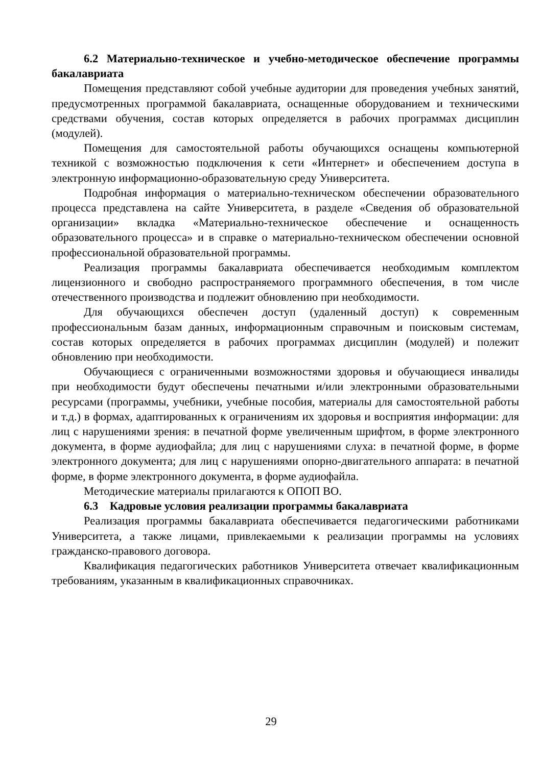6.2 Материально-техническое и учебно-методическое обеспечение программы бакалавриата
Помещения представляют собой учебные аудитории для проведения учебных занятий, предусмотренных программой бакалавриата, оснащенные оборудованием и техническими средствами обучения, состав которых определяется в рабочих программах дисциплин (модулей).
Помещения для самостоятельной работы обучающихся оснащены компьютерной техникой с возможностью подключения к сети «Интернет» и обеспечением доступа в электронную информационно-образовательную среду Университета.
Подробная информация о материально-техническом обеспечении образовательного процесса представлена на сайте Университета, в разделе «Сведения об образовательной организации» вкладка «Материально-техническое обеспечение и оснащенность образовательного процесса» и в справке о материально-техническом обеспечении основной профессиональной образовательной программы.
Реализация программы бакалавриата обеспечивается необходимым комплектом лицензионного и свободно распространяемого программного обеспечения, в том числе отечественного производства и подлежит обновлению при необходимости.
Для обучающихся обеспечен доступ (удаленный доступ) к современным профессиональным базам данных, информационным справочным и поисковым системам, состав которых определяется в рабочих программах дисциплин (модулей) и полежит обновлению при необходимости.
Обучающиеся с ограниченными возможностями здоровья и обучающиеся инвалиды при необходимости будут обеспечены печатными и/или электронными образовательными ресурсами (программы, учебники, учебные пособия, материалы для самостоятельной работы и т.д.) в формах, адаптированных к ограничениям их здоровья и восприятия информации: для лиц с нарушениями зрения: в печатной форме увеличенным шрифтом, в форме электронного документа, в форме аудиофайла; для лиц с нарушениями слуха: в печатной форме, в форме электронного документа; для лиц с нарушениями опорно-двигательного аппарата: в печатной форме, в форме электронного документа, в форме аудиофайла.
Методические материалы прилагаются к ОПОП ВО.
6.3 Кадровые условия реализации программы бакалавриата
Реализация программы бакалавриата обеспечивается педагогическими работниками Университета, а также лицами, привлекаемыми к реализации программы на условиях гражданско-правового договора.
Квалификация педагогических работников Университета отвечает квалификационным требованиям, указанным в квалификационных справочниках.
29